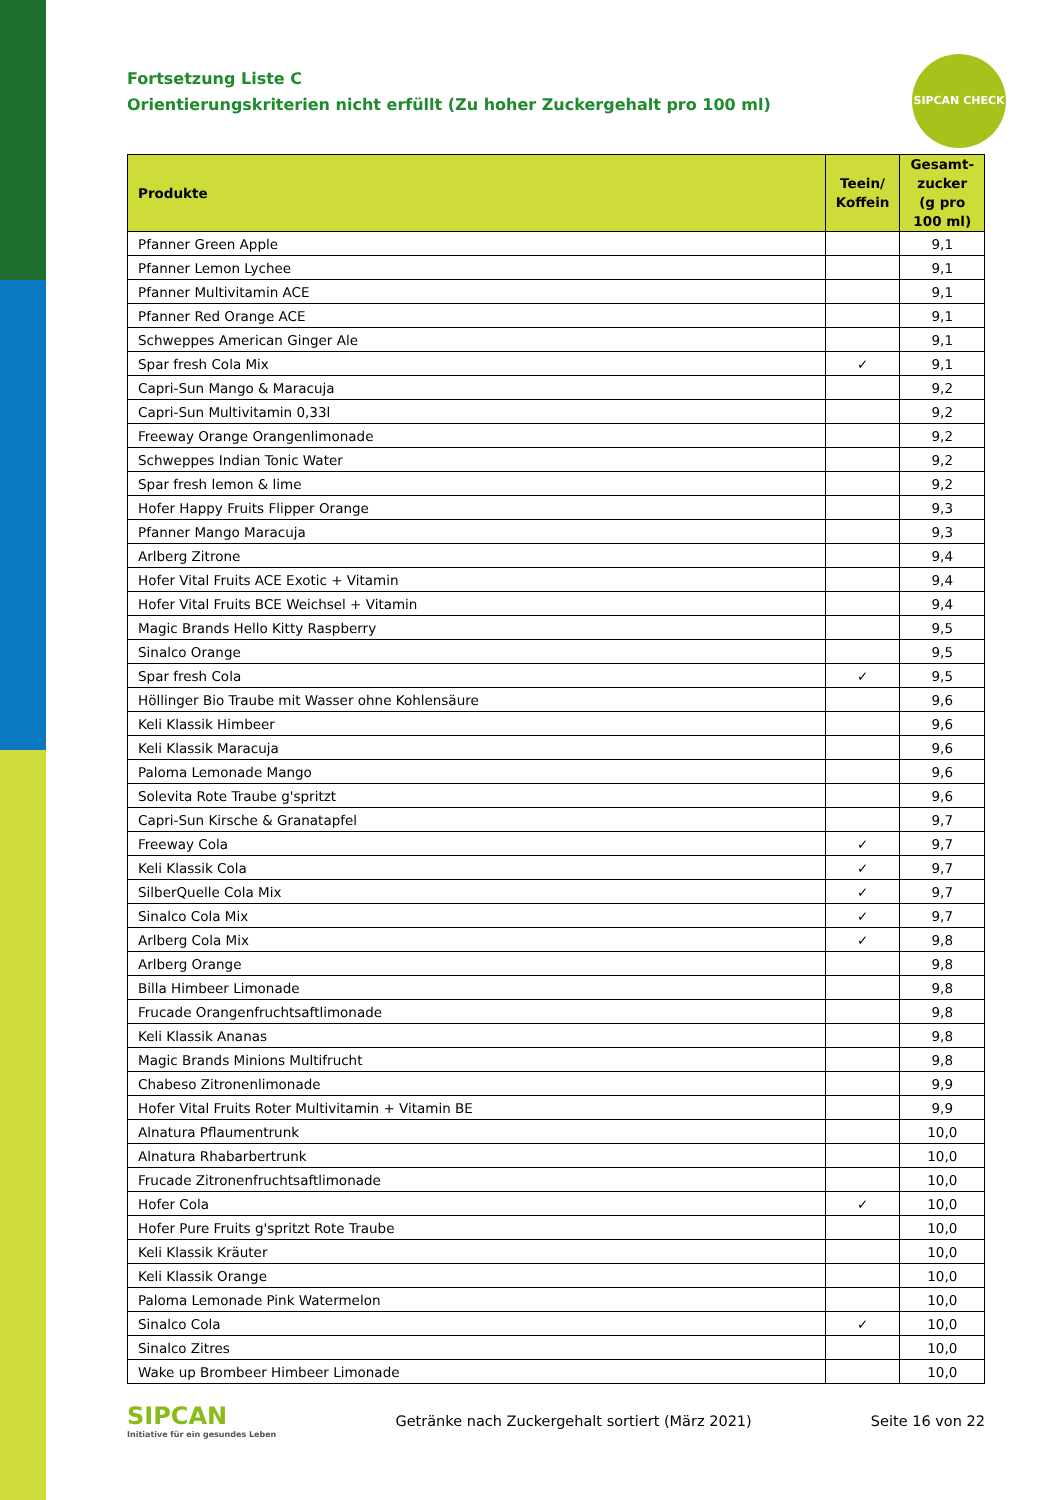SIPCAN CHECK
Fortsetzung Liste C
Orientierungskriterien nicht erfüllt (Zu hoher Zuckergehalt pro 100 ml)
| Produkte | Teein/ Koffein | Gesamt-zucker (g pro 100 ml) |
| --- | --- | --- |
| Pfanner Green Apple | | 9,1 |
| Pfanner Lemon Lychee | | 9,1 |
| Pfanner Multivitamin ACE | | 9,1 |
| Pfanner Red Orange ACE | | 9,1 |
| Schweppes American Ginger Ale | | 9,1 |
| Spar fresh Cola Mix | ✓ | 9,1 |
| Capri-Sun Mango & Maracuja | | 9,2 |
| Capri-Sun Multivitamin 0,33l | | 9,2 |
| Freeway Orange Orangenlimonade | | 9,2 |
| Schweppes Indian Tonic Water | | 9,2 |
| Spar fresh lemon & lime | | 9,2 |
| Hofer Happy Fruits Flipper Orange | | 9,3 |
| Pfanner Mango Maracuja | | 9,3 |
| Arlberg Zitrone | | 9,4 |
| Hofer Vital Fruits ACE Exotic + Vitamin | | 9,4 |
| Hofer Vital Fruits BCE Weichsel + Vitamin | | 9,4 |
| Magic Brands Hello Kitty Raspberry | | 9,5 |
| Sinalco Orange | | 9,5 |
| Spar fresh Cola | ✓ | 9,5 |
| Höllinger Bio Traube mit Wasser ohne Kohlensäure | | 9,6 |
| Keli Klassik Himbeer | | 9,6 |
| Keli Klassik Maracuja | | 9,6 |
| Paloma Lemonade Mango | | 9,6 |
| Solevita Rote Traube g'spritzt | | 9,6 |
| Capri-Sun Kirsche & Granatapfel | | 9,7 |
| Freeway Cola | ✓ | 9,7 |
| Keli Klassik Cola | ✓ | 9,7 |
| SilberQuelle Cola Mix | ✓ | 9,7 |
| Sinalco Cola Mix | ✓ | 9,7 |
| Arlberg Cola Mix | ✓ | 9,8 |
| Arlberg Orange | | 9,8 |
| Billa Himbeer Limonade | | 9,8 |
| Frucade Orangenfruchtsaftlimonade | | 9,8 |
| Keli Klassik Ananas | | 9,8 |
| Magic Brands Minions Multifrucht | | 9,8 |
| Chabeso Zitronenlimonade | | 9,9 |
| Hofer Vital Fruits Roter Multivitamin + Vitamin BE | | 9,9 |
| Alnatura Pflaumentrunk | | 10,0 |
| Alnatura Rhabarbertrunk | | 10,0 |
| Frucade Zitronenfruchtsaftlimonade | | 10,0 |
| Hofer Cola | ✓ | 10,0 |
| Hofer Pure Fruits g'spritzt Rote Traube | | 10,0 |
| Keli Klassik Kräuter | | 10,0 |
| Keli Klassik Orange | | 10,0 |
| Paloma Lemonade Pink Watermelon | | 10,0 |
| Sinalco Cola | ✓ | 10,0 |
| Sinalco Zitres | | 10,0 |
| Wake up Brombeer Himbeer Limonade | | 10,0 |
SIPCAN
Initiative für ein gesundes Leben
Getränke nach Zuckergehalt sortiert (März 2021)
Seite 16 von 22